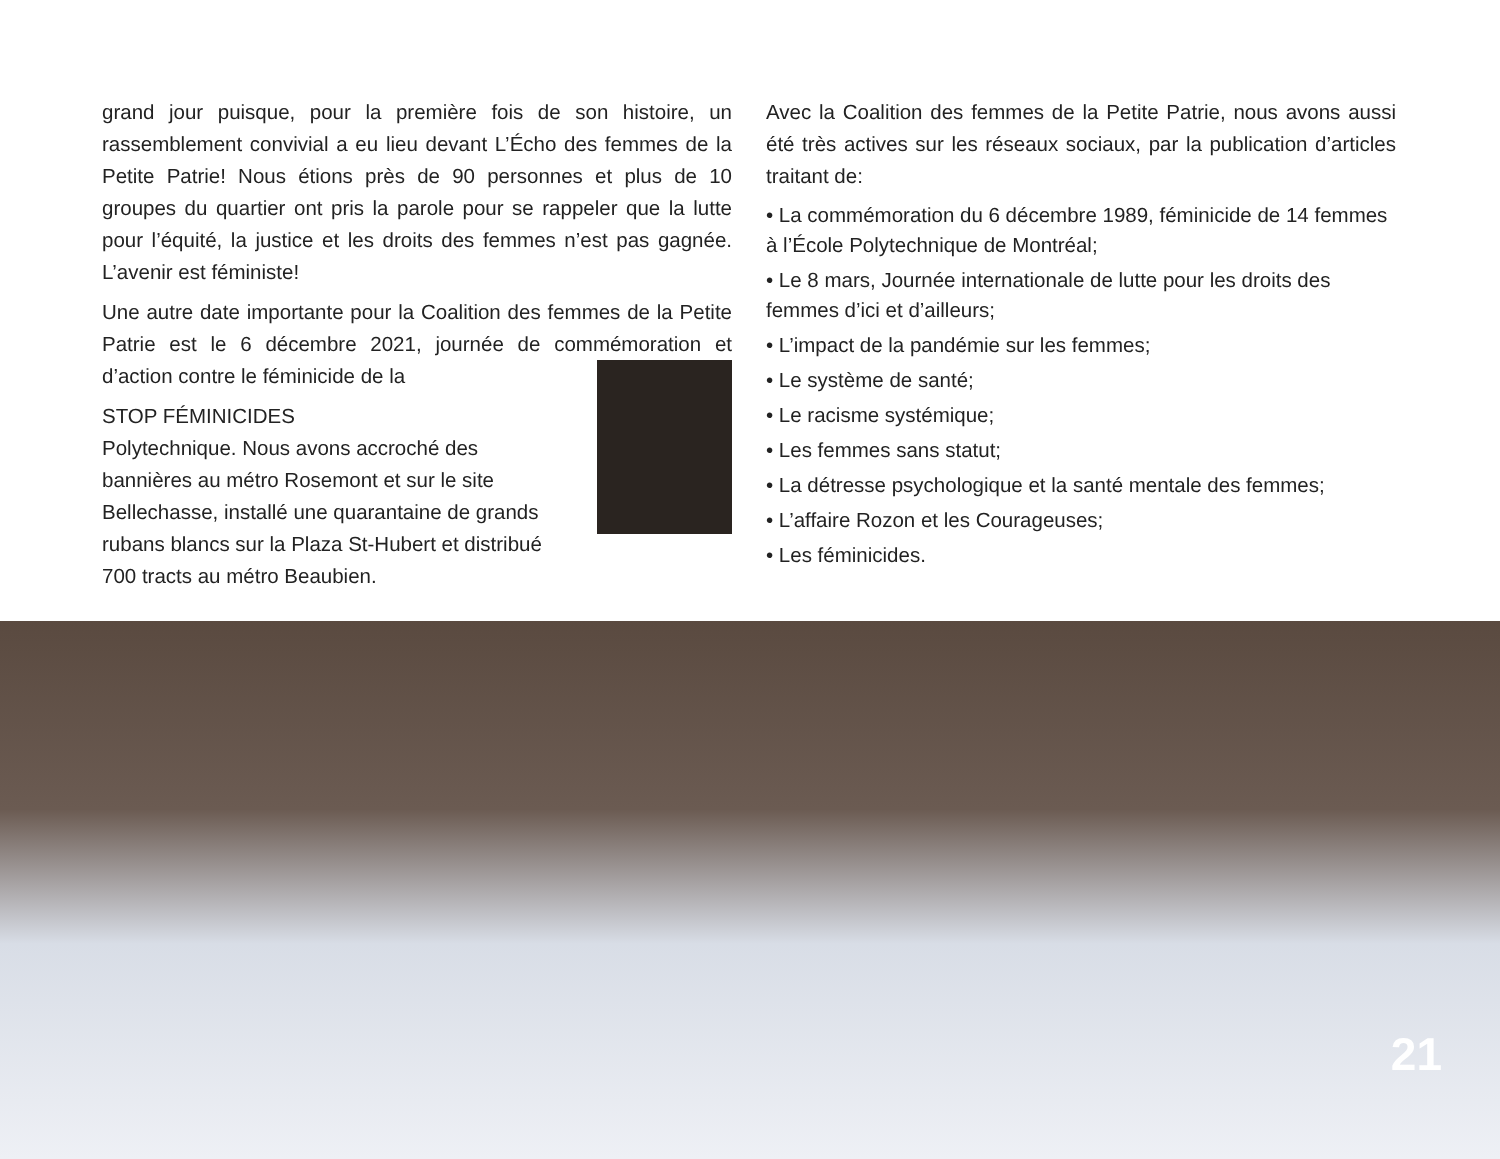grand jour puisque, pour la première fois de son histoire, un rassemblement convivial a eu lieu devant L’Écho des femmes de la Petite Patrie! Nous étions près de 90 personnes et plus de 10 groupes du quartier ont pris la parole pour se rappeler que la lutte pour l’équité, la justice et les droits des femmes n’est pas gagnée. L’avenir est féministe!
Une autre date importante pour la Coalition des femmes de la Petite Patrie est le 6 décembre 2021, journée de commémoration et d’action contre le féminicide de la
STOP FÉMINICIDES
Polytechnique. Nous avons accroché des bannières au métro Rosemont et sur le site Bellechasse, installé une quarantaine de grands rubans blancs sur la Plaza St-Hubert et distribué 700 tracts au métro Beaubien.
Avec la Coalition des femmes de la Petite Patrie, nous avons aussi été très actives sur les réseaux sociaux, par la publication d’articles traitant de:
• La commémoration du 6 décembre 1989, féminicide de 14 femmes à l’École Polytechnique de Montréal;
• Le 8 mars, Journée internationale de lutte pour les droits des femmes d’ici et d’ailleurs;
• L’impact de la pandémie sur les femmes;
• Le système de santé;
• Le racisme systémique;
• Les femmes sans statut;
• La détresse psychologique et la santé mentale des femmes;
• L’affaire Rozon et les Courageuses;
• Les féminicides.
21